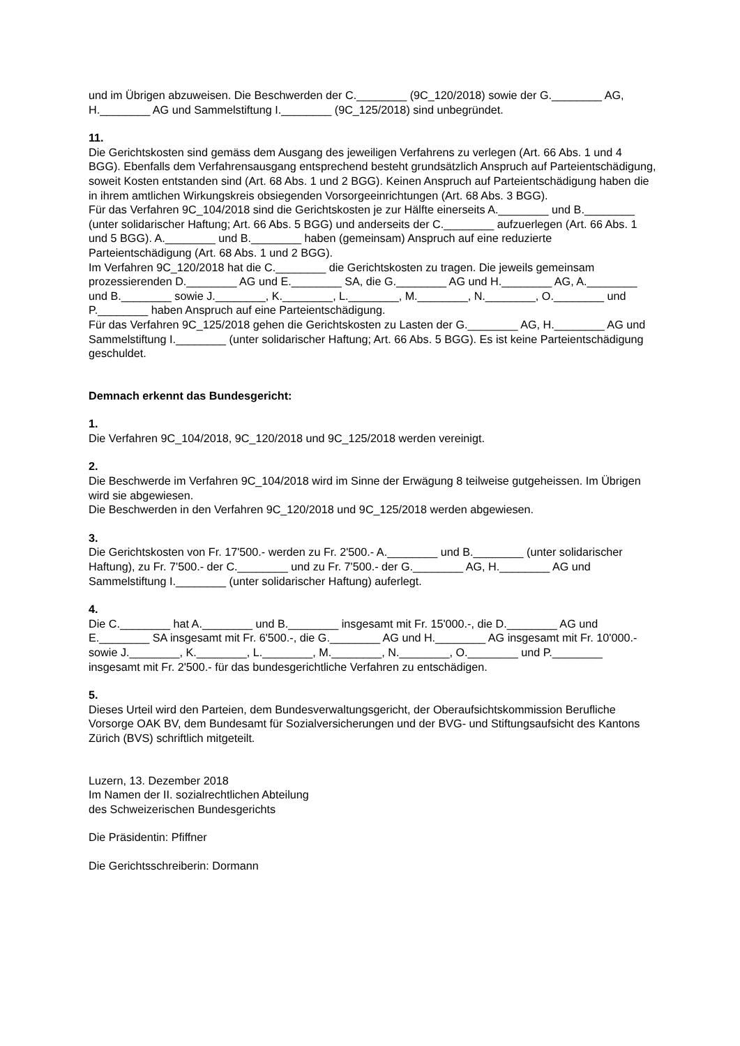und im Übrigen abzuweisen. Die Beschwerden der C.________ (9C_120/2018) sowie der G.________ AG, H.________ AG und Sammelstiftung I.________ (9C_125/2018) sind unbegründet.
11.
Die Gerichtskosten sind gemäss dem Ausgang des jeweiligen Verfahrens zu verlegen (Art. 66 Abs. 1 und 4 BGG). Ebenfalls dem Verfahrensausgang entsprechend besteht grundsätzlich Anspruch auf Parteientschädigung, soweit Kosten entstanden sind (Art. 68 Abs. 1 und 2 BGG). Keinen Anspruch auf Parteientschädigung haben die in ihrem amtlichen Wirkungskreis obsiegenden Vorsorgeeinrichtungen (Art. 68 Abs. 3 BGG).
Für das Verfahren 9C_104/2018 sind die Gerichtskosten je zur Hälfte einerseits A.________ und B.________ (unter solidarischer Haftung; Art. 66 Abs. 5 BGG) und anderseits der C.________ aufzuerlegen (Art. 66 Abs. 1 und 5 BGG). A.________ und B.________ haben (gemeinsam) Anspruch auf eine reduzierte Parteientschädigung (Art. 68 Abs. 1 und 2 BGG).
Im Verfahren 9C_120/2018 hat die C.________ die Gerichtskosten zu tragen. Die jeweils gemeinsam prozessierenden D.________ AG und E.________ SA, die G.________ AG und H.________ AG, A.________ und B.________ sowie J.________, K.________, L.________, M.________, N.________, O.________ und P.________ haben Anspruch auf eine Parteientschädigung.
Für das Verfahren 9C_125/2018 gehen die Gerichtskosten zu Lasten der G.________ AG, H.________ AG und Sammelstiftung I.________ (unter solidarischer Haftung; Art. 66 Abs. 5 BGG). Es ist keine Parteientschädigung geschuldet.
Demnach erkennt das Bundesgericht:
1.
Die Verfahren 9C_104/2018, 9C_120/2018 und 9C_125/2018 werden vereinigt.
2.
Die Beschwerde im Verfahren 9C_104/2018 wird im Sinne der Erwägung 8 teilweise gutgeheissen. Im Übrigen wird sie abgewiesen.
Die Beschwerden in den Verfahren 9C_120/2018 und 9C_125/2018 werden abgewiesen.
3.
Die Gerichtskosten von Fr. 17'500.- werden zu Fr. 2'500.- A.________ und B.________ (unter solidarischer Haftung), zu Fr. 7'500.- der C.________ und zu Fr. 7'500.- der G.________ AG, H.________ AG und Sammelstiftung I.________ (unter solidarischer Haftung) auferlegt.
4.
Die C.________ hat A.________ und B.________ insgesamt mit Fr. 15'000.-, die D.________ AG und E.________ SA insgesamt mit Fr. 6'500.-, die G.________ AG und H.________ AG insgesamt mit Fr. 10'000.- sowie J.________, K.________, L.________, M.________, N.________, O.________ und P.________ insgesamt mit Fr. 2'500.- für das bundesgerichtliche Verfahren zu entschädigen.
5.
Dieses Urteil wird den Parteien, dem Bundesverwaltungsgericht, der Oberaufsichtskommission Berufliche Vorsorge OAK BV, dem Bundesamt für Sozialversicherungen und der BVG- und Stiftungsaufsicht des Kantons Zürich (BVS) schriftlich mitgeteilt.
Luzern, 13. Dezember 2018
Im Namen der II. sozialrechtlichen Abteilung
des Schweizerischen Bundesgerichts
Die Präsidentin: Pfiffner
Die Gerichtsschreiberin: Dormann